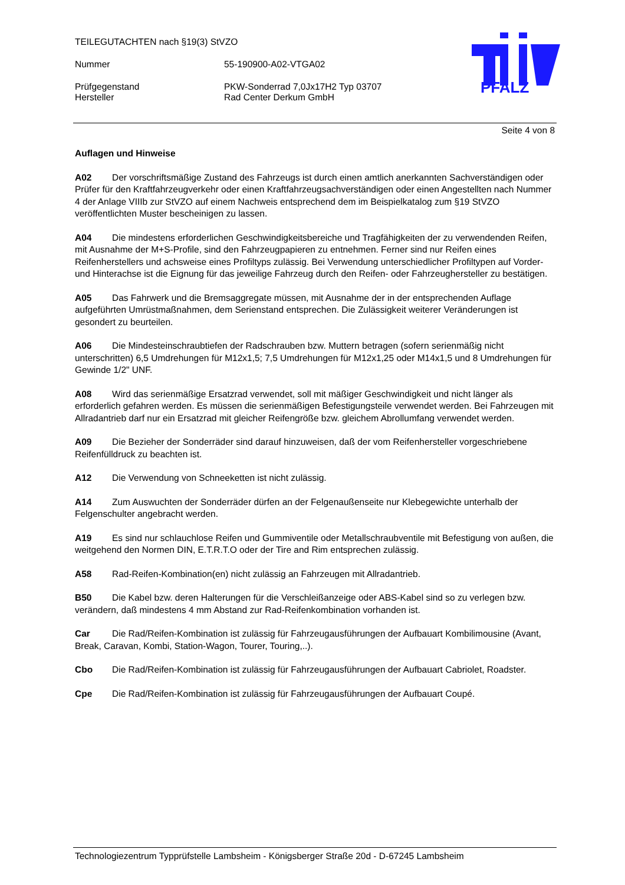TEILEGUTACHTEN nach §19(3) StVZO
Nummer 55-190900-A02-VTGA02
Prüfgegenstand PKW-Sonderrad 7,0Jx17H2 Typ 03707
Hersteller Rad Center Derkum GmbH
PFALZ
Seite 4 von 8
Auflagen und Hinweise
A02 Der vorschriftsmäßige Zustand des Fahrzeugs ist durch einen amtlich anerkannten Sachverständigen oder Prüfer für den Kraftfahrzeugverkehr oder einen Kraftfahrzeugsachverständigen oder einen Angestellten nach Nummer 4 der Anlage VIIIb zur StVZO auf einem Nachweis entsprechend dem im Beispielkatalog zum §19 StVZO veröffentlichten Muster bescheinigen zu lassen.
A04 Die mindestens erforderlichen Geschwindigkeitsbereiche und Tragfähigkeiten der zu verwendenden Reifen, mit Ausnahme der M+S-Profile, sind den Fahrzeugpapieren zu entnehmen. Ferner sind nur Reifen eines Reifenherstellers und achsweise eines Profiltyps zulässig. Bei Verwendung unterschiedlicher Profiltypen auf Vorder- und Hinterachse ist die Eignung für das jeweilige Fahrzeug durch den Reifen- oder Fahrzeughersteller zu bestätigen.
A05 Das Fahrwerk und die Bremsaggregate müssen, mit Ausnahme der in der entsprechenden Auflage aufgeführten Umrüstmaßnahmen, dem Serienstand entsprechen. Die Zulässigkeit weiterer Veränderungen ist gesondert zu beurteilen.
A06 Die Mindesteinschraubtiefen der Radschrauben bzw. Muttern betragen (sofern serienmäßig nicht unterschritten) 6,5 Umdrehungen für M12x1,5; 7,5 Umdrehungen für M12x1,25 oder M14x1,5 und 8 Umdrehungen für Gewinde 1/2" UNF.
A08 Wird das serienmäßige Ersatzrad verwendet, soll mit mäßiger Geschwindigkeit und nicht länger als erforderlich gefahren werden. Es müssen die serienmäßigen Befestigungsteile verwendet werden. Bei Fahrzeugen mit Allradantrieb darf nur ein Ersatzrad mit gleicher Reifengröße bzw. gleichem Abrollumfang verwendet werden.
A09 Die Bezieher der Sonderräder sind darauf hinzuweisen, daß der vom Reifenhersteller vorgeschriebene Reifenfülldruck zu beachten ist.
A12 Die Verwendung von Schneeketten ist nicht zulässig.
A14 Zum Auswuchten der Sonderräder dürfen an der Felgenaußenseite nur Klebegewichte unterhalb der Felgenschulter angebracht werden.
A19 Es sind nur schlauchlose Reifen und Gummiventile oder Metallschraubventile mit Befestigung von außen, die weitgehend den Normen DIN, E.T.R.T.O oder der Tire and Rim entsprechen zulässig.
A58 Rad-Reifen-Kombination(en) nicht zulässig an Fahrzeugen mit Allradantrieb.
B50 Die Kabel bzw. deren Halterungen für die Verschleißanzeige oder ABS-Kabel sind so zu verlegen bzw. verändern, daß mindestens 4 mm Abstand zur Rad-Reifenkombination vorhanden ist.
Car Die Rad/Reifen-Kombination ist zulässig für Fahrzeugausführungen der Aufbauart Kombilimousine (Avant, Break, Caravan, Kombi, Station-Wagon, Tourer, Touring,..).
Cbo Die Rad/Reifen-Kombination ist zulässig für Fahrzeugausführungen der Aufbauart Cabriolet, Roadster.
Cpe Die Rad/Reifen-Kombination ist zulässig für Fahrzeugausführungen der Aufbauart Coupé.
Technologiezentrum Typprüfstelle Lambsheim - Königsberger Straße 20d - D-67245 Lambsheim